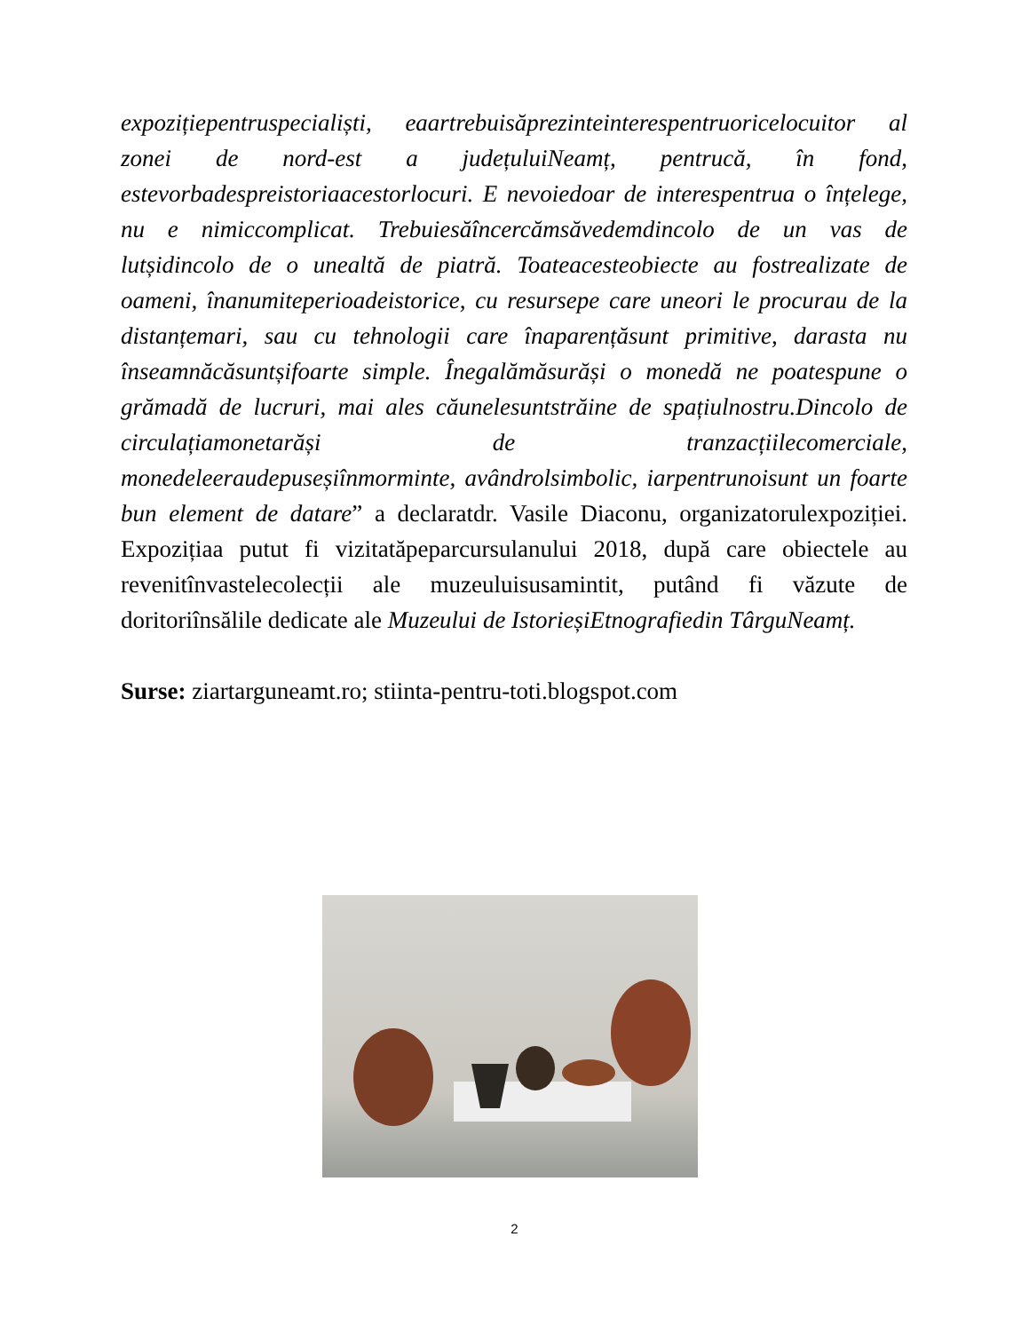expozițiepentruspecialiști, eaartrebuisăprezinteinterespentruoricelocuitor al zonei de nord-est a județuluiNeamț, pentrucă, în fond, estevorbadespreistoriaacestorlocuri. E nevoiedoar de interespentrua o înțelege, nu e nimiccomplicat. Trebuiesăîncercămsăvedemdincolo de un vas de lutșidincolo de o unealtă de piatră. Toateacesteobiecte au fostrealizate de oameni, înanumiteperioadeistorice, cu resursepe care uneori le procurau de la distanțemari, sau cu tehnologii care înaparențăsunt primitive, darasta nu înseamnăcăsuntșifoarte simple. Înegalămăsurăși o monedă ne poatespune o grămadă de lucruri, mai ales căunelesuntstrăine de spațiulnostru.Dincolo de circulațiamonetarăși de tranzacțiilecomerciale, monedeleeraudepuseșiînmorminte, avândrolsimbolic, iarpentrunoisunt un foarte bun element de datare” a declaratdr. Vasile Diaconu, organizatorulexpoziției. Expozițiaa putut fi vizitatăpeparcursulanului 2018, după care obiectele au revenitînvastelecolecții ale muzeuluisusamintit, putând fi văzute de doritoriînsălile dedicate ale Muzeului de IstorieșiEtnografiedin TârguNeamț.
Surse: ziartarguneamt.ro; stiinta-pentru-toti.blogspot.com
2